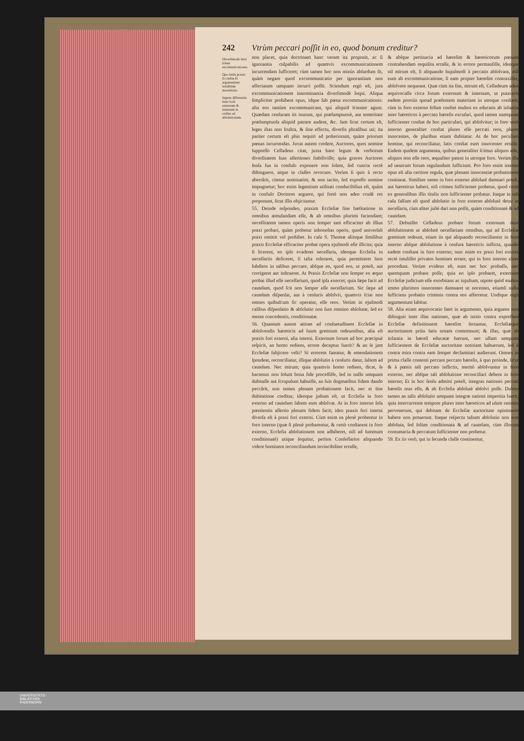242 Vtrùm peccari poſſit in eo, quod bonum creditur?
Diverſimodò ferri ſolent excõmunicationes.
Quo ſenſu praxis Eccleſiæ ſit argumentum infallibile moralitatis.
Ingens differentia inter forũ externum & internum in ordine ad abſolutionum.
non placet, quia doctrinam hanc veram ita proponit, ac ſi ignorantia culpabilis ad quamvis excommunicationem incurrendam ſufficeret; cùm tamen hoc non minùs abſurdum ſit, quàm negare quod excommunicatio per ignorantiam non affectatam umquam incurri poſſit. Sciendum ergò eſt, jura excommunicationem interminantia diverſimodè loqui. Aliqua ſimpliciter prohibent opus, idque ſub pœna excommunicationis: alia eos tantùm excommunicant, qui aliquid ſcienter agunt. Quædam cenſuram iis inurunt, qui præſumptuosè, aut temeritate præſumptuoſa aliquid patrare audent, &c. Jam ſicut certum eſt, leges iſtas non fruſtra, & ſine effectu, diverſis phraſibus uti; ita pariter certum eſt plus requiri ad poſteriorum, quàm priorum pœnas incurrendas. Juvat autem credere, Auctores, quos nomine ſuppreſſo Celladeus citat, juxta hanc legum & verborum diverſitatem ſuas aſſertiones ſtabiliviſſe; quia graves Auctores ſenſa ſua in confuſo exponere non ſolent, ſed cuncta rectè diſtinguere, atque in claſſes revocare. Verùm ſi quis à recto aberrârit, citetur nominatim, & non tacito, ſed expreſſo nomine impugnetur; hoc enim legentium utilitati conducibilius eſt, quàm in confuſo Doctores arguere, qui fortè non adeo crudè res proponunt, ſicut illis objiciuntur.
55. Deinde reſpondeo, praxim Eccleſiæ ſine hæſitatione in omnibus æmulandam eſſe, & ab omnibus plurimi faciendam; neceſſitatem tamen operis non ſemper tam efficaciter ab illius praxi probari, quàm probetur inhoneſtas operis, quod univerſali praxi omittit vel prohibet. In caſu S. Thomæ aliisque ſimilibus praxis Eccleſiæ efficaciter probat opera ejuſmodi eſſe illicita; quia ſi licerent, eo ipſo evaderet neceſſaria, ideoque Eccleſia in neceſſariis deficeret, ſi talia toleraret, quia permitteret ſuos ſubditos in talibus peccare, abſque eo, quod eos, ut poteſt, aut corrigeret aut inſtrueret. At Praxis Eccleſiæ non ſemper ex æquo probat illud eſſe neceſſarium, quod ipſa exercet; quia ſæpe facit ad cautelam, quod ſcit non ſemper eſſe neceſſarium. Sic ſæpe ad cautelam diſpenſat, aut à cenſuris abſolvit, quamvis ſciat non omnes quibuſcum ſic operatur, eſſe reos. Verùm in ejuſmodi caſibus diſpenſatio & abſolutio non ſunt omnino abſolutæ, ſed ex mente concedentis, conditionatæ.
56. Quantum autem attinet ad conſuetudinem Eccleſiæ in abſolvendis hæreticis ad ſuum gremium redeuntibus, alia eſt praxis fori externi, alia interni. Externum forum ad hoc præcipuè reſpicit, an homo rediens, errore deceptus fuerit? & an ſe jam Eccleſiæ ſubjicere velit? Si errorem fateatur, & emendationem ſpondeat, reconciliatur, illique abſolutio à cenſuris datur, ſaltem ad cautelam. Nec mirum; quia quamvis homo rediens, dicat, ſe hactenus non ſolum bona fide proceſſiſſe, ſed in nullo umquam dubitaſſe aut ſcrupulum habuiſſe, an ſuis dogmatibus fidem dando peccârit, non tamen plenam probationem facit, nec ei ſine dubitatione creditur, ideoque juſtum eſt, ut Eccleſia in foro externo ad cautelam ſaltem eum abſolvat. At in foro interno ſola pœnitentis aſſertio plenam fidem facit; ideo praxis fori interni diverſa eſt à praxi fori externi. Cùm enim ea plenè probentur in foro interno (quæ ſi plenè probarentur, & certò conſtarent in foro externo, Eccleſia abſolutionem non adhiberet, niſi ad ſummum conditionatè) utique ſequitur, peritos Confeſſarios aliquando videre hominem reconciliandum invincibiliter erraſſe,
& abſque pertinacia ad hæreſim & hæreticorum pœnam contrahendam requiſita erraſſe, & in errore permanſiſſe, ideoque nil mirum eſt, ſi aliquando hujuſmodi à peccatis abſolvant, etſi eum ab excommunicatione, ſi eam propter hæreſim contraxiſſet, abſolvere nequeant. Quæ cùm ita ſint, mirum eſt, Celladeum adeo æquivocaſſe circa forum externum & internum, ut putaverit eadem prorsùs quoad præſentem materiam in utroque conſtare; cùm in foro externo ſolùm conſtet multos ex educatis ab infantia inter hæreticos à peccato hæreſis excuſari, quod tamen numquam ſufficienter conſtat de hoc particulari, qui abſolvitur; in foro verò interno generaliter conſtat plures eſſe peccati reos, plures innocentes, de pluribus etiam dubitatur. At de hoc peculiari homine, qui reconciliatur, ſatis conſtat eum innocenter erraſſe. Eadem quidem argumenta, quibus generaliter ſcimus aliquos eſſe, aliquos non eſſe reos, æqualiter patent in utroque foro. Verùm illa ad neutrum forum regulandum ſufficiunt. Pro foro enim interno opus eſt alia certiore regula, quæ plenam innocentiæ probationem contineat. Similiter nemo in foro externo abſolutè damnari poteſt, aut hæreticus haberi, niſi crimen ſufficienter probetur, quod certè ex generalibus illis titulis non ſufficienter probatur. Itaque in tali caſu falſum eſt quod abſolutio in foro externo abſolutè detur ut neceſſaria, cùm aliter juſtè dari non poſſit, quàm conditionatè & ad cautelam.
57. Debuiſſet Celladeus probare forum externum dare abſolutionem ut abſolutè neceſſariam omnibus, qui ad Eccleſiæ gremium redeunt, etiam iis qui aliquando reconciliantur in foro interno abſque abſolutione à cenſura hæreticis inflicta, quando eadem conſtant in foro externo; tunc enim ex praxi fori externi rectè intuliſſet privatos homines errare, qui in foro interno aliter procedunt. Verùm evidens eſt, eum nec hoc probaſſe, nec quemquam probare poſſe; quia eo ipſo probaret, externum Eccleſiæ judicium eſſe exorbitans ac injuſtum, utpote quòd multos immo plurimos innocentes damnaret ut nocentes, etiamſi nulla ſufficiens probatio criminis contra eos afferretur. Undique ergò argumentum labitur.
58. Alia etiam æquivocatio latet in argumento, quia arguens non diſtinguit inter illas nationes, quæ ab initio contra expreſſam Eccleſiæ definitionem hæreſim ſectantur, Eccleſiæque auctoritatem priùs ſatis notam contemnunt; & illas, quæ ab infantia in hæreſi educatæ fuerunt, nec ullam umquam ſufficientem de Eccleſiæ auctoritate notitiam habuerunt, ſed è contra mira contra eam ſemper declamitari audierunt. Omnes in prima claſſe contenti peccant peccato hæreſis, à quo proinde, ſicut & à pœnis tali peccato inflictis, meritò abſolvuntur in foro externo, nec abſque tali abſolutione reconciliari debent in foro interno; Et in hoc ſenſu admitti poteſt, integras nationes peccati hæreſis reas eſſe, & ab Eccleſia abſolutè abſolvi poſſe. Dubito tamen an talis abſolutio umquam integræ nationi impertita fuerit, quia intercurrente tempore plures inter hæreticos ad uſum rationis pervenerunt, qui debitam de Eccleſiæ auctoritate opinionem habere non potuerunt. Itaque reſpectu talium abſolutio non erat abſoluta, ſed ſolùm conditionata & ad cautelam, cùm illorum contumacia & peccatum ſufficienter non probetur.
59. Ex iis verò, qui in ſecunda claſſe continentur,
UNIVERSITÄTS-
BIBLIOTHEK
PADERBORN